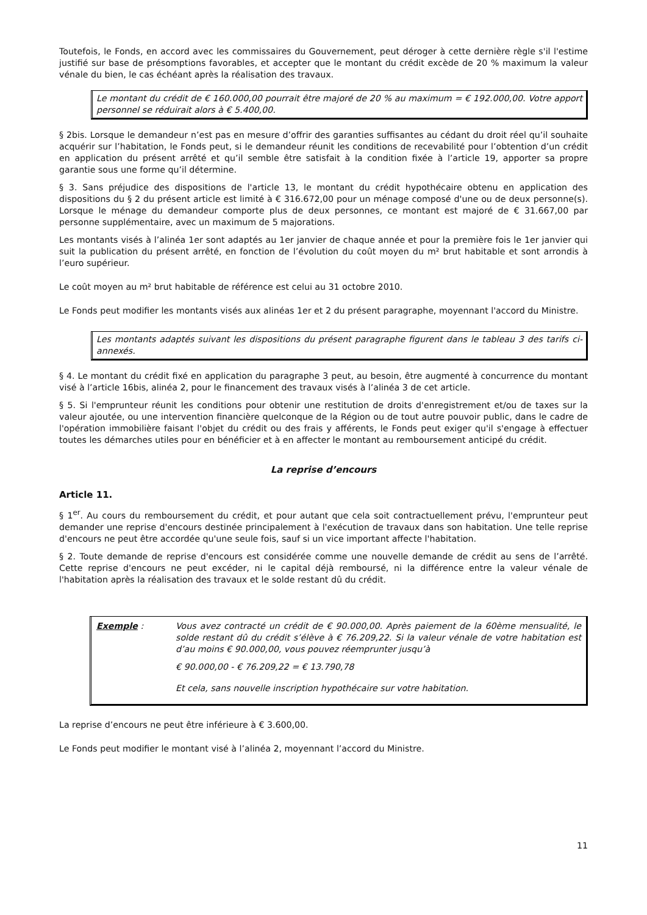Toutefois, le Fonds, en accord avec les commissaires du Gouvernement, peut déroger à cette dernière règle s'il l'estime justifié sur base de présomptions favorables, et accepter que le montant du crédit excède de 20 % maximum la valeur vénale du bien, le cas échéant après la réalisation des travaux.
Le montant du crédit de € 160.000,00 pourrait être majoré de 20 % au maximum = € 192.000,00. Votre apport personnel se réduirait alors à € 5.400,00.
§ 2bis. Lorsque le demandeur n’est pas en mesure d’offrir des garanties suffisantes au cédant du droit réel qu’il souhaite acquérir sur l’habitation, le Fonds peut, si le demandeur réunit les conditions de recevabilité pour l’obtention d’un crédit en application du présent arrêté et qu’il semble être satisfait à la condition fixée à l’article 19, apporter sa propre garantie sous une forme qu’il détermine.
§ 3. Sans préjudice des dispositions de l'article 13, le montant du crédit hypothécaire obtenu en application des dispositions du § 2 du présent article est limité à € 316.672,00 pour un ménage composé d'une ou de deux personne(s). Lorsque le ménage du demandeur comporte plus de deux personnes, ce montant est majoré de € 31.667,00 par personne supplémentaire, avec un maximum de 5 majorations.
Les montants visés à l’alinéa 1er sont adaptés au 1er janvier de chaque année et pour la première fois le 1er janvier qui suit la publication du présent arrêté, en fonction de l’évolution du coût moyen du m² brut habitable et sont arrondis à l’euro supérieur.
Le coût moyen au m² brut habitable de référence est celui au 31 octobre 2010.
Le Fonds peut modifier les montants visés aux alinéas 1er et 2 du présent paragraphe, moyennant l'accord du Ministre.
Les montants adaptés suivant les dispositions du présent paragraphe figurent dans le tableau 3 des tarifs ci-annexés.
§ 4. Le montant du crédit fixé en application du paragraphe 3 peut, au besoin, être augmenté à concurrence du montant visé à l’article 16bis, alinéa 2, pour le financement des travaux visés à l’alinéa 3 de cet article.
§ 5. Si l'emprunteur réunit les conditions pour obtenir une restitution de droits d'enregistrement et/ou de taxes sur la valeur ajoutée, ou une intervention financière quelconque de la Région ou de tout autre pouvoir public, dans le cadre de l'opération immobilière faisant l'objet du crédit ou des frais y afférents, le Fonds peut exiger qu'il s'engage à effectuer toutes les démarches utiles pour en bénéficier et à en affecter le montant au remboursement anticipé du crédit.
La reprise d’encours
Article 11.
§ 1<sup>er</sup>. Au cours du remboursement du crédit, et pour autant que cela soit contractuellement prévu, l'emprunteur peut demander une reprise d'encours destinée principalement à l'exécution de travaux dans son habitation. Une telle reprise d'encours ne peut être accordée qu'une seule fois, sauf si un vice important affecte l'habitation.
§ 2. Toute demande de reprise d'encours est considérée comme une nouvelle demande de crédit au sens de l’arrêté. Cette reprise d'encours ne peut excéder, ni le capital déjà remboursé, ni la différence entre la valeur vénale de l'habitation après la réalisation des travaux et le solde restant dû du crédit.
Exemple : Vous avez contracté un crédit de € 90.000,00. Après paiement de la 60ème mensualité, le solde restant dû du crédit s’élève à € 76.209,22. Si la valeur vénale de votre habitation est d’au moins € 90.000,00, vous pouvez réemprunter jusqu’à
€ 90.000,00 - € 76.209,22 = € 13.790,78
Et cela, sans nouvelle inscription hypothécaire sur votre habitation.
La reprise d’encours ne peut être inférieure à € 3.600,00.
Le Fonds peut modifier le montant visé à l’alinéa 2, moyennant l’accord du Ministre.
11